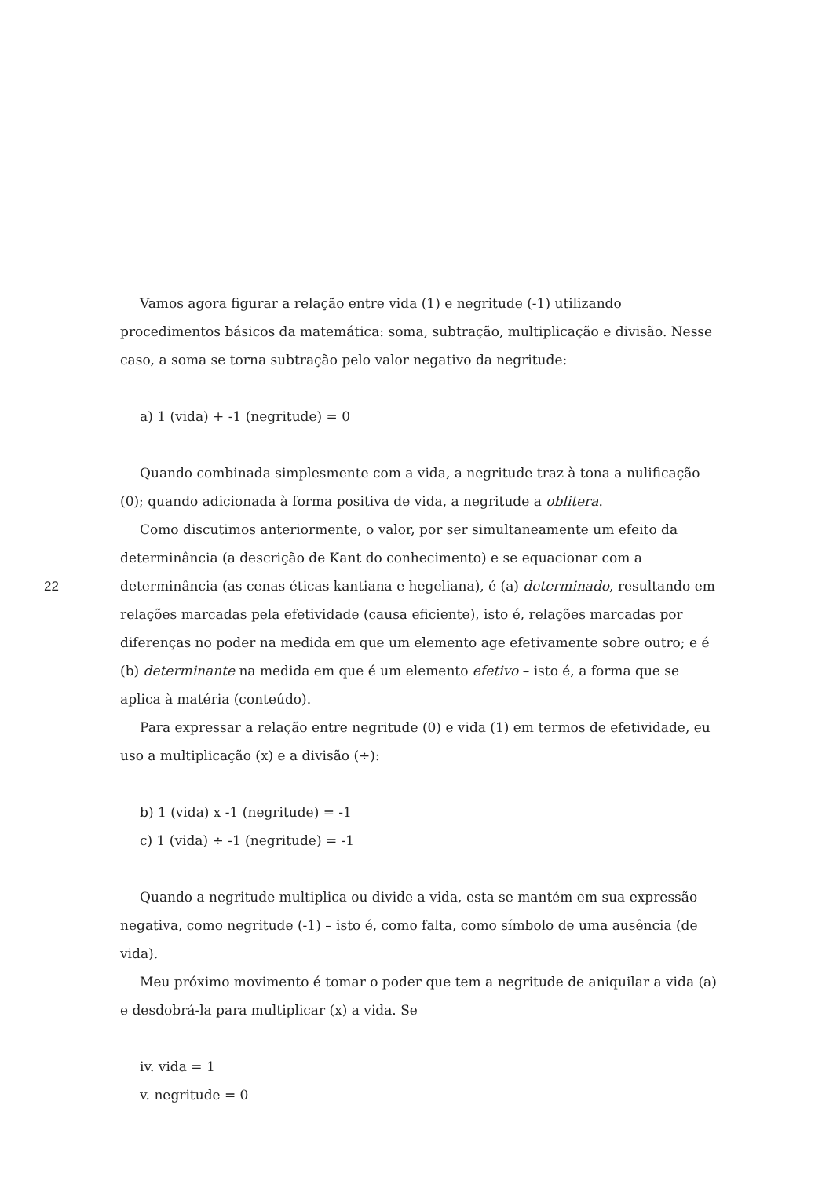22
Vamos agora figurar a relação entre vida (1) e negritude (-1) utilizando procedimentos básicos da matemática: soma, subtração, multiplicação e divisão. Nesse caso, a soma se torna subtração pelo valor negativo da negritude:
a) 1 (vida) + -1 (negritude) = 0
Quando combinada simplesmente com a vida, a negritude traz à tona a nulificação (0); quando adicionada à forma positiva de vida, a negritude a oblitera.
Como discutimos anteriormente, o valor, por ser simultaneamente um efeito da determinância (a descrição de Kant do conhecimento) e se equacionar com a determinância (as cenas éticas kantiana e hegeliana), é (a) determinado, resultando em relações marcadas pela efetividade (causa eficiente), isto é, relações marcadas por diferenças no poder na medida em que um elemento age efetivamente sobre outro; e é (b) determinante na medida em que é um elemento efetivo – isto é, a forma que se aplica à matéria (conteúdo).
Para expressar a relação entre negritude (0) e vida (1) em termos de efetividade, eu uso a multiplicação (x) e a divisão (÷):
b) 1 (vida) x -1 (negritude) = -1
c) 1 (vida) ÷ -1 (negritude) = -1
Quando a negritude multiplica ou divide a vida, esta se mantém em sua expressão negativa, como negritude (-1) – isto é, como falta, como símbolo de uma ausência (de vida).
Meu próximo movimento é tomar o poder que tem a negritude de aniquilar a vida (a) e desdobrá-la para multiplicar (x) a vida. Se
iv. vida = 1
v. negritude = 0